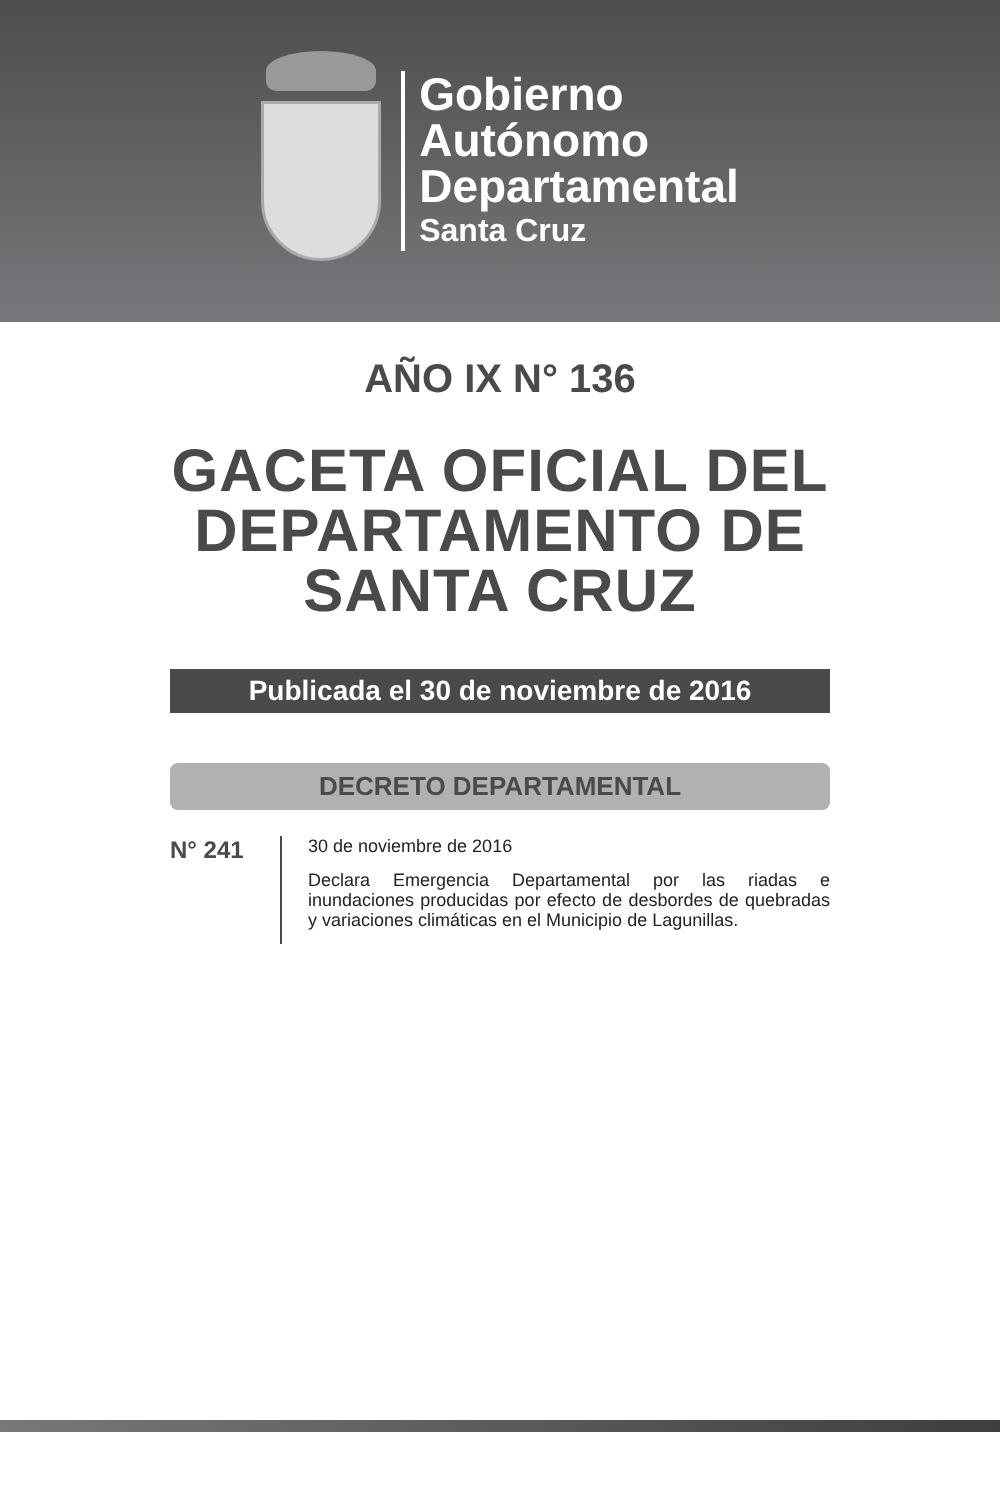Gobierno
Autónomo
Departamental
Santa Cruz
AÑO IX N° 136
GACETA OFICIAL DEL
DEPARTAMENTO DE
SANTA CRUZ
Publicada el 30 de noviembre de 2016
DECRETO DEPARTAMENTAL
N° 241
30 de noviembre de 2016
Declara Emergencia Departamental por las riadas e inundaciones producidas por efecto de desbordes de quebradas y variaciones climáticas en el Municipio de Lagunillas.